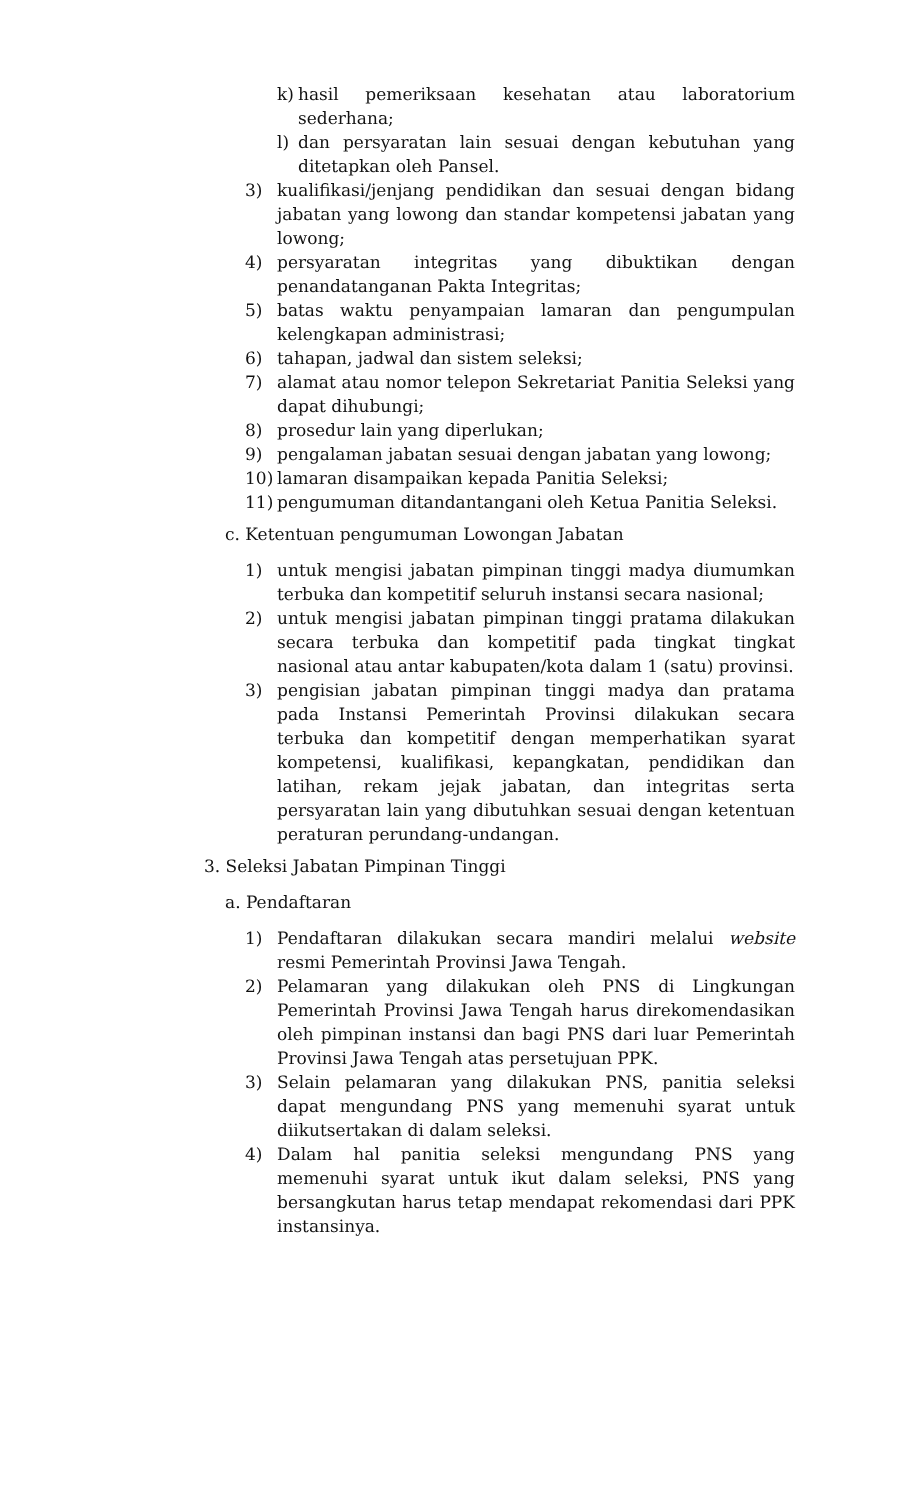k) hasil pemeriksaan kesehatan atau laboratorium sederhana;
l) dan persyaratan lain sesuai dengan kebutuhan yang ditetapkan oleh Pansel.
3) kualifikasi/jenjang pendidikan dan sesuai dengan bidang jabatan yang lowong dan standar kompetensi jabatan yang lowong;
4) persyaratan integritas yang dibuktikan dengan penandatanganan Pakta Integritas;
5) batas waktu penyampaian lamaran dan pengumpulan kelengkapan administrasi;
6) tahapan, jadwal dan sistem seleksi;
7) alamat atau nomor telepon Sekretariat Panitia Seleksi yang dapat dihubungi;
8) prosedur lain yang diperlukan;
9) pengalaman jabatan sesuai dengan jabatan yang lowong;
10) lamaran disampaikan kepada Panitia Seleksi;
11) pengumuman ditandantangani oleh Ketua Panitia Seleksi.
c. Ketentuan pengumuman Lowongan Jabatan
1) untuk mengisi jabatan pimpinan tinggi madya diumumkan terbuka dan kompetitif seluruh instansi secara nasional;
2) untuk mengisi jabatan pimpinan tinggi pratama dilakukan secara terbuka dan kompetitif pada tingkat tingkat nasional atau antar kabupaten/kota dalam 1 (satu) provinsi.
3) pengisian jabatan pimpinan tinggi madya dan pratama pada Instansi Pemerintah Provinsi dilakukan secara terbuka dan kompetitif dengan memperhatikan syarat kompetensi, kualifikasi, kepangkatan, pendidikan dan latihan, rekam jejak jabatan, dan integritas serta persyaratan lain yang dibutuhkan sesuai dengan ketentuan peraturan perundang-undangan.
3. Seleksi Jabatan Pimpinan Tinggi
a. Pendaftaran
1) Pendaftaran dilakukan secara mandiri melalui website resmi Pemerintah Provinsi Jawa Tengah.
2) Pelamaran yang dilakukan oleh PNS di Lingkungan Pemerintah Provinsi Jawa Tengah harus direkomendasikan oleh pimpinan instansi dan bagi PNS dari luar Pemerintah Provinsi Jawa Tengah atas persetujuan PPK.
3) Selain pelamaran yang dilakukan PNS, panitia seleksi dapat mengundang PNS yang memenuhi syarat untuk diikutsertakan di dalam seleksi.
4) Dalam hal panitia seleksi mengundang PNS yang memenuhi syarat untuk ikut dalam seleksi, PNS yang bersangkutan harus tetap mendapat rekomendasi dari PPK instansinya.